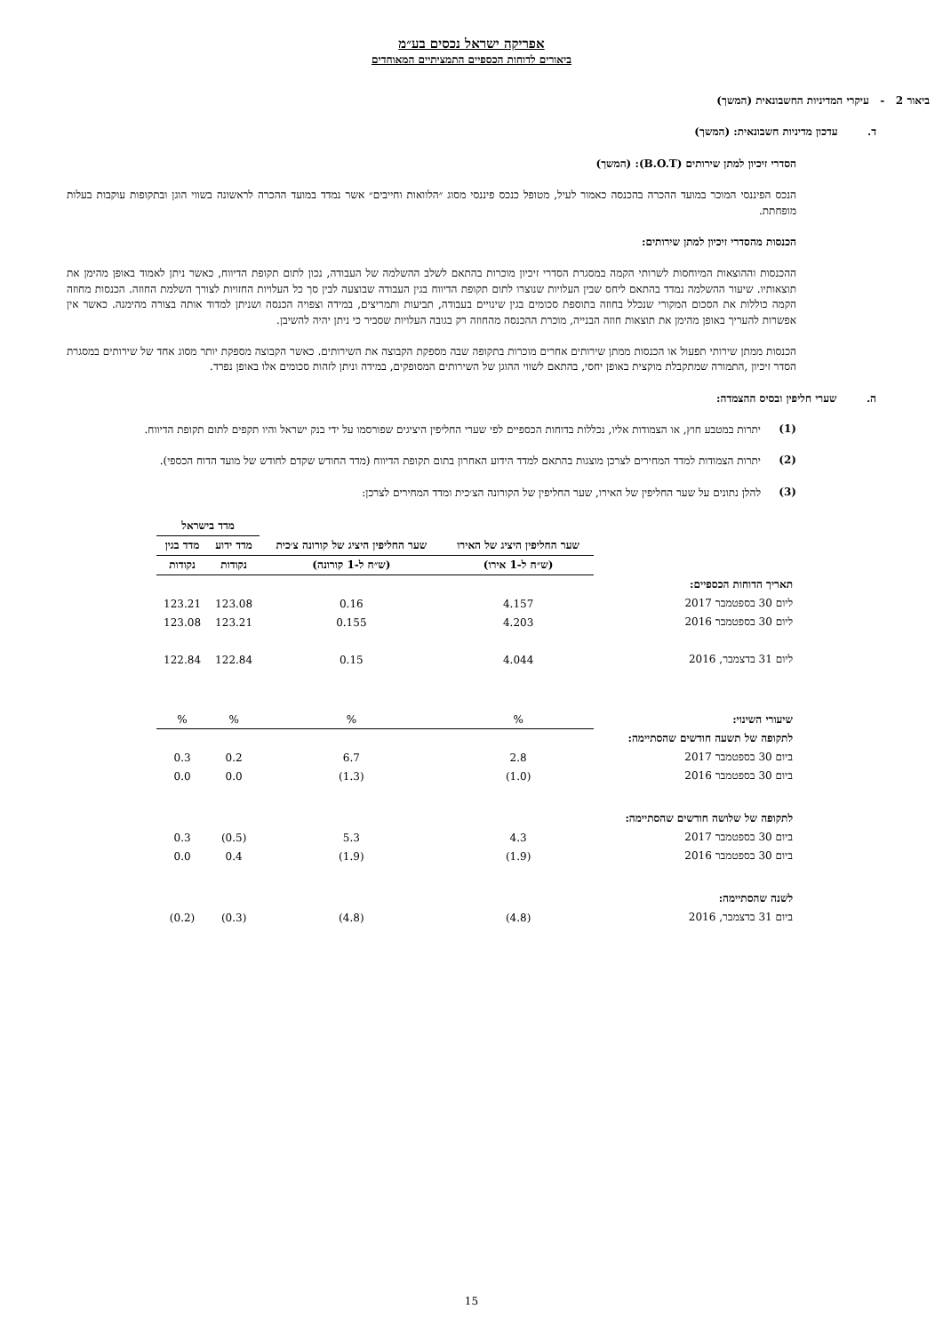אפריקה ישראל נכסים בע״מ
ביאורים לדוחות הכספיים התמציתיים המאוחדים
ביאור 2 - עיקרי המדיניות החשבונאית (המשך)
ד. עדכון מדיניות חשבונאית: (המשך)
הסדרי זיכיון למתן שירותים (B.O.T): (המשך)
הנכס הפיננסי המוכר במועד ההכרה בהכנסה כאמור לעיל, מטופל כנכס פיננסי מסוג ״הלוואות וחייבים״ אשר נמדד במועד ההכרה לראשונה בשווי הוגן ובתקופות עוקבות בעלות מופחתת.
הכנסות מהסדרי זיכיון למתן שירותים:
ההכנסות וההוצאות המיוחסות לשרותי הקמה במסגרת הסדרי זיכיון מוכרות בהתאם לשלב ההשלמה של העבודה, נכון לתום תקופת הדיווח, כאשר ניתן לאמוד באופן מהימן את תוצאותיו. שיעור ההשלמה נמדד בהתאם ליחס שבין העלויות שנוצרו לתום תקופת הדיווח בגין העבודה שבוצעה לבין סך כל העלויות החזויות לצורך השלמת החוזה. הכנסות מחוזה הקמה כוללות את הסכום המקורי שנכלל בחוזה בתוספת סכומים בגין שינויים בעבודה, תביעות ותמריצים, במידה וצפויה הכנסה ושניתן למדוד אותה בצורה מהימנה. כאשר אין אפשרות להעריך באופן מהימן את תוצאות חוזה הבנייה, מוכרת ההכנסה מהחוזה רק בגובה העלויות שסביר כי ניתן יהיה להשיבן.
הכנסות ממתן שירותי תפעול או הכנסות ממתן שירותים אחרים מוכרות בתקופה שבה מספקת הקבוצה את השירותים. כאשר הקבוצה מספקת יותר מסוג אחד של שירותים במסגרת הסדר זיכיון ,התמורה שמתקבלת מוקצית באופן יחסי, בהתאם לשווי ההוגן של השירותים המסופקים, במידה וניתן לזהות סכומים אלו באופן נפרד.
ה. שערי חליפין ובסיס ההצמדה:
(1)
יתרות במטבע חוץ, או הצמודות אליו, נכללות בדוחות הכספיים לפי שערי החליפין היציגים שפורסמו על ידי בנק ישראל והיו תקפים לתום תקופת הדיווח.
(2)
יתרות הצמודות למדד המחירים לצרכן מוצגות בהתאם למדד הידוע האחרון בתום תקופת הדיווח (מדד החודש שקדם לחודש של מועד הדוח הכספי).
(3)
להלן נתונים על שער החליפין של האירו, שער החליפין של הקורונה הצ׳כית ומדד המחירים לצרכן:
| | שער החליפין היציג של האירו | שער החליפין היציג של קורונה צ׳כית | מדד בישראל | |
| --- | --- | --- | --- | --- |
| | | | מדד ידוע | מדד בגין |
| | (ש״ח ל-1 אירו) | (ש״ח ל-1 קורונה) | נקודות | נקודות |
| תאריך הדוחות הכספיים: | | | | |
| ליום 30 בספטמבר 2017 | 4.157 | 0.16 | 123.08 | 123.21 |
| ליום 30 בספטמבר 2016 | 4.203 | 0.155 | 123.21 | 123.08 |
| ליום 31 בדצמבר, 2016 | 4.044 | 0.15 | 122.84 | 122.84 |
| שיעורי השינוי: | % | % | % | % |
| לתקופה של תשעה חודשים שהסתיימה: | | | | |
| ביום 30 בספטמבר 2017 | 2.8 | 6.7 | 0.2 | 0.3 |
| ביום 30 בספטמבר 2016 | (1.0) | (1.3) | 0.0 | 0.0 |
| לתקופה של שלושה חודשים שהסתיימה: | | | | |
| ביום 30 בספטמבר 2017 | 4.3 | 5.3 | (0.5) | 0.3 |
| ביום 30 בספטמבר 2016 | (1.9) | (1.9) | 0.4 | 0.0 |
| לשנה שהסתיימה: | | | | |
| ביום 31 בדצמבר, 2016 | (4.8) | (4.8) | (0.3) | (0.2) |
15